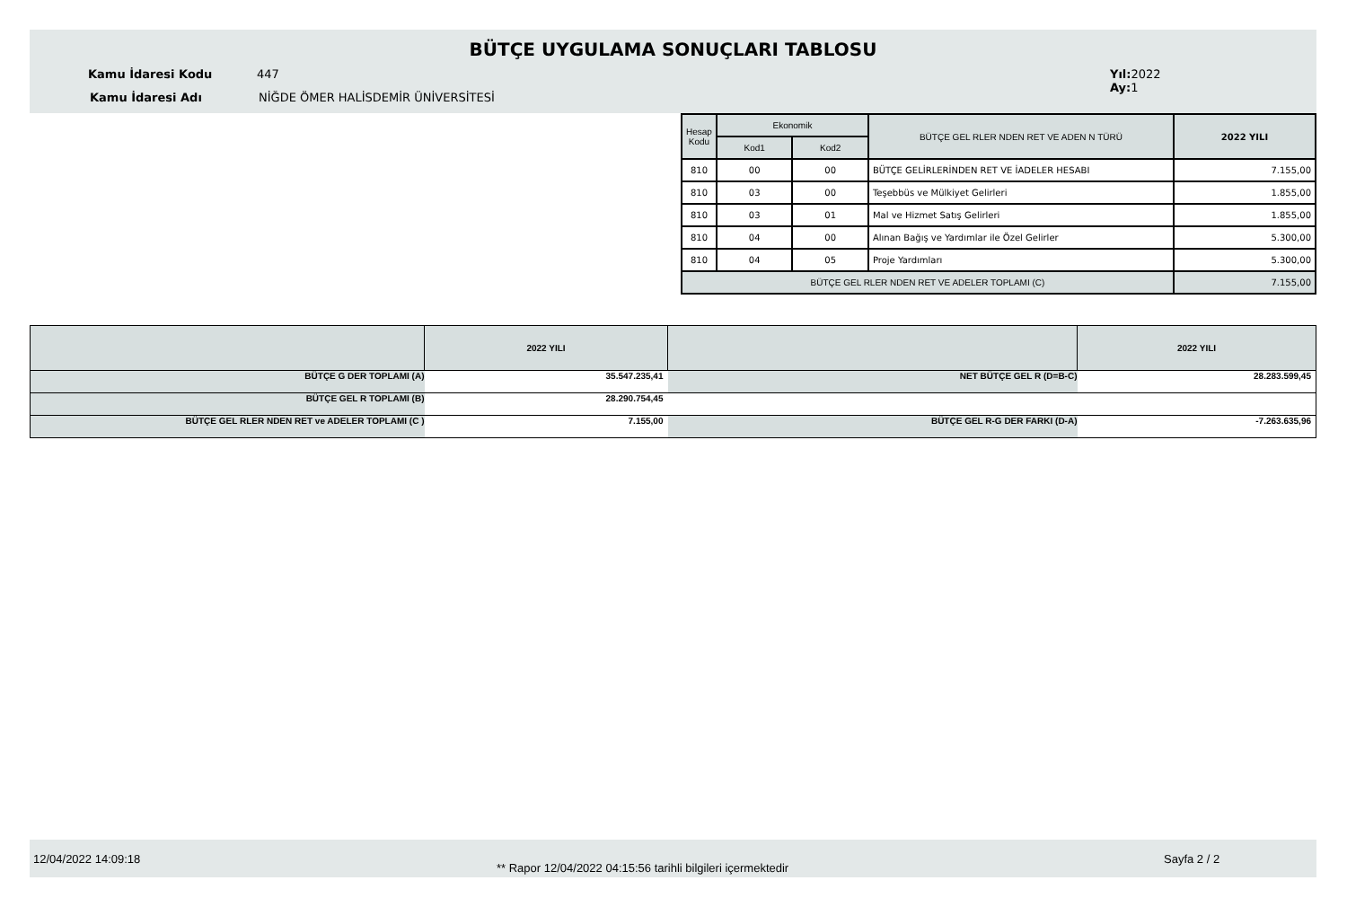BÜTÇE UYGULAMA SONUÇLARI TABLOSU
Kamu İdaresi Kodu 447
Kamu İdaresi Adı
NİĞDE ÖMER HALİSDEMİR ÜNİVERSİTESİ
Yıl: 2022
Ay: 1
| Hesap Kodu | Ekonomik | | BÜTÇE GEL RLER NDEN RET VE ADEN N TÜRÜ | 2022 YILI |
| --- | --- | --- | --- | --- |
| | Kod1 | Kod2 | | |
| 810 | 00 | 00 | BÜTÇE GELİRLERİNDEN RET VE İADELER HESABI | 7.155,00 |
| 810 | 03 | 00 | Teşebbüs ve Mülkiyet Gelirleri | 1.855,00 |
| 810 | 03 | 01 | Mal ve Hizmet Satış Gelirleri | 1.855,00 |
| 810 | 04 | 00 | Alınan Bağış ve Yardımlar ile Özel Gelirler | 5.300,00 |
| 810 | 04 | 05 | Proje Yardımları | 5.300,00 |
| BÜTÇE GEL RLER NDEN RET VE ADELER TOPLAMI (C) | | | | 7.155,00 |
| | 2022 YILI | | 2022 YILI |
| BÜTÇE G DER TOPLAMI (A) | 35.547.235,41 | NET BÜTÇE GEL R (D=B-C) | 28.283.599,45 |
| BÜTÇE GEL R TOPLAMI (B) | 28.290.754,45 | | |
| BÜTÇE GEL RLER NDEN RET ve ADELER TOPLAMI (C ) | 7.155,00 | BÜTÇE GEL R-G DER FARKI (D-A) | -7.263.635,96 |
12/04/2022 14:09:18
** Rapor 12/04/2022 04:15:56 tarihli bilgileri içermektedir
Sayfa 2 / 2